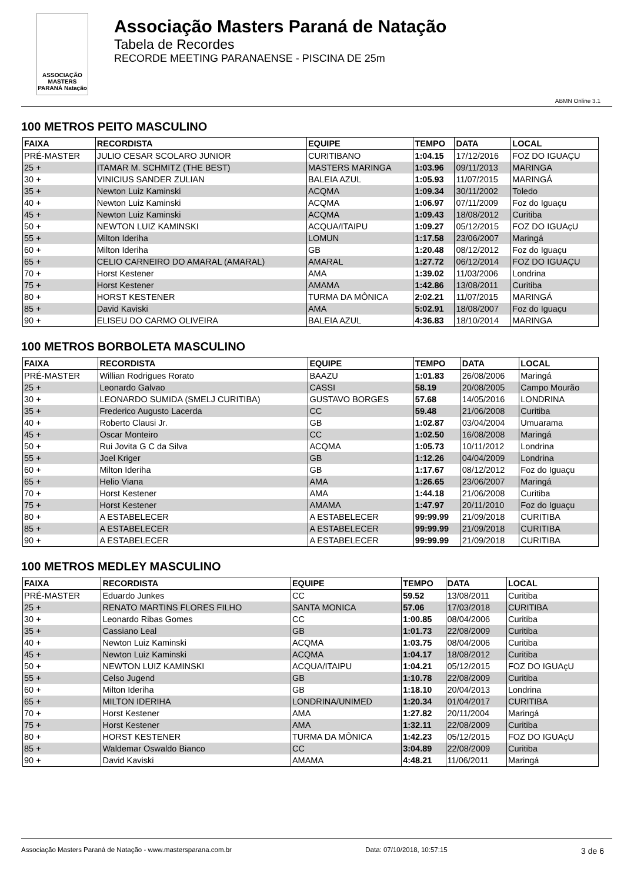ASSOCIAÇÃO MASTERS PARANÁ Natação
Associação Masters Paraná de Natação
Tabela de Recordes
RECORDE MEETING PARANAENSE - PISCINA DE 25m
ABMN Online 3.1
100 METROS PEITO MASCULINO
| FAIXA | RECORDISTA | EQUIPE | TEMPO | DATA | LOCAL |
| --- | --- | --- | --- | --- | --- |
| PRÉ-MASTER | JULIO CESAR SCOLARO JUNIOR | CURITIBANO | 1:04.15 | 17/12/2016 | FOZ DO IGUAÇU |
| 25 + | ITAMAR M. SCHMITZ (THE BEST) | MASTERS MARINGA | 1:03.96 | 09/11/2013 | MARINGA |
| 30 + | VINICIUS SANDER ZULIAN | BALEIA AZUL | 1:05.93 | 11/07/2015 | MARINGÁ |
| 35 + | Newton Luiz Kaminski | ACQMA | 1:09.34 | 30/11/2002 | Toledo |
| 40 + | Newton Luiz Kaminski | ACQMA | 1:06.97 | 07/11/2009 | Foz do Iguaçu |
| 45 + | Newton Luiz Kaminski | ACQMA | 1:09.43 | 18/08/2012 | Curitiba |
| 50 + | NEWTON LUIZ KAMINSKI | ACQUA/ITAIPU | 1:09.27 | 05/12/2015 | FOZ DO IGUAçU |
| 55 + | Milton Ideriha | LOMUN | 1:17.58 | 23/06/2007 | Maringá |
| 60 + | Milton Ideriha | GB | 1:20.48 | 08/12/2012 | Foz do Iguaçu |
| 65 + | CELIO CARNEIRO DO AMARAL (AMARAL) | AMARAL | 1:27.72 | 06/12/2014 | FOZ DO IGUAÇU |
| 70 + | Horst Kestener | AMA | 1:39.02 | 11/03/2006 | Londrina |
| 75 + | Horst Kestener | AMAMA | 1:42.86 | 13/08/2011 | Curitiba |
| 80 + | HORST KESTENER | TURMA DA MÔNICA | 2:02.21 | 11/07/2015 | MARINGÁ |
| 85 + | David Kaviski | AMA | 5:02.91 | 18/08/2007 | Foz do Iguaçu |
| 90 + | ELISEU DO CARMO OLIVEIRA | BALEIA AZUL | 4:36.83 | 18/10/2014 | MARINGA |
100 METROS BORBOLETA MASCULINO
| FAIXA | RECORDISTA | EQUIPE | TEMPO | DATA | LOCAL |
| --- | --- | --- | --- | --- | --- |
| PRÉ-MASTER | Willian Rodrigues Rorato | BAAZU | 1:01.83 | 26/08/2006 | Maringá |
| 25 + | Leonardo Galvao | CASSI | 58.19 | 20/08/2005 | Campo Mourão |
| 30 + | LEONARDO SUMIDA (SMELJ CURITIBA) | GUSTAVO BORGES | 57.68 | 14/05/2016 | LONDRINA |
| 35 + | Frederico Augusto Lacerda | CC | 59.48 | 21/06/2008 | Curitiba |
| 40 + | Roberto Clausi Jr. | GB | 1:02.87 | 03/04/2004 | Umuarama |
| 45 + | Oscar Monteiro | CC | 1:02.50 | 16/08/2008 | Maringá |
| 50 + | Rui Jovita G C da Silva | ACQMA | 1:05.73 | 10/11/2012 | Londrina |
| 55 + | Joel Kriger | GB | 1:12.26 | 04/04/2009 | Londrina |
| 60 + | Milton Ideriha | GB | 1:17.67 | 08/12/2012 | Foz do Iguaçu |
| 65 + | Helio Viana | AMA | 1:26.65 | 23/06/2007 | Maringá |
| 70 + | Horst Kestener | AMA | 1:44.18 | 21/06/2008 | Curitiba |
| 75 + | Horst Kestener | AMAMA | 1:47.97 | 20/11/2010 | Foz do Iguaçu |
| 80 + | A ESTABELECER | A ESTABELECER | 99:99.99 | 21/09/2018 | CURITIBA |
| 85 + | A ESTABELECER | A ESTABELECER | 99:99.99 | 21/09/2018 | CURITIBA |
| 90 + | A ESTABELECER | A ESTABELECER | 99:99.99 | 21/09/2018 | CURITIBA |
100 METROS MEDLEY MASCULINO
| FAIXA | RECORDISTA | EQUIPE | TEMPO | DATA | LOCAL |
| --- | --- | --- | --- | --- | --- |
| PRÉ-MASTER | Eduardo Junkes | CC | 59.52 | 13/08/2011 | Curitiba |
| 25 + | RENATO MARTINS FLORES FILHO | SANTA MONICA | 57.06 | 17/03/2018 | CURITIBA |
| 30 + | Leonardo Ribas Gomes | CC | 1:00.85 | 08/04/2006 | Curitiba |
| 35 + | Cassiano Leal | GB | 1:01.73 | 22/08/2009 | Curitiba |
| 40 + | Newton Luiz Kaminski | ACQMA | 1:03.75 | 08/04/2006 | Curitiba |
| 45 + | Newton Luiz Kaminski | ACQMA | 1:04.17 | 18/08/2012 | Curitiba |
| 50 + | NEWTON LUIZ KAMINSKI | ACQUA/ITAIPU | 1:04.21 | 05/12/2015 | FOZ DO IGUAçU |
| 55 + | Celso Jugend | GB | 1:10.78 | 22/08/2009 | Curitiba |
| 60 + | Milton Ideriha | GB | 1:18.10 | 20/04/2013 | Londrina |
| 65 + | MILTON IDERIHA | LONDRINA/UNIMED | 1:20.34 | 01/04/2017 | CURITIBA |
| 70 + | Horst Kestener | AMA | 1:27.82 | 20/11/2004 | Maringá |
| 75 + | Horst Kestener | AMA | 1:32.11 | 22/08/2009 | Curitiba |
| 80 + | HORST KESTENER | TURMA DA MÔNICA | 1:42.23 | 05/12/2015 | FOZ DO IGUAçU |
| 85 + | Waldemar Oswaldo Bianco | CC | 3:04.89 | 22/08/2009 | Curitiba |
| 90 + | David Kaviski | AMAMA | 4:48.21 | 11/06/2011 | Maringá |
Associação Masters Paraná de Natação - www.mastersparana.com.br Data: 07/10/2018, 10:57:15 3 de 6